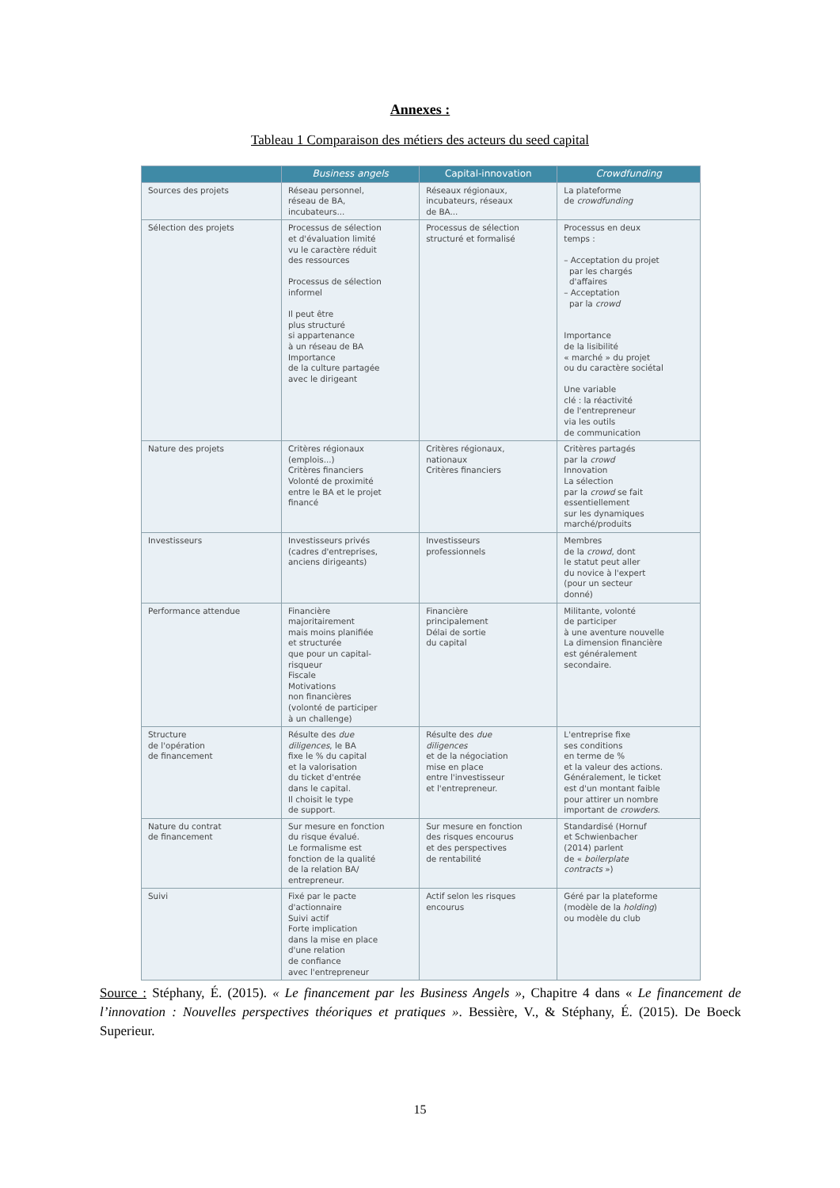Annexes :
Tableau 1 Comparaison des métiers des acteurs du seed capital
| | Business angels | Capital-innovation | Crowdfunding |
| --- | --- | --- | --- |
| Sources des projets | Réseau personnel, réseau de BA, incubateurs... | Réseaux régionaux, incubateurs, réseaux de BA... | La plateforme de crowdfunding |
| Sélection des projets | Processus de sélection et d'évaluation limité vu le caractère réduit des ressources Processus de sélection informel Il peut être plus structuré si appartenance à un réseau de BA Importance de la culture partagée avec le dirigeant | Processus de sélection structuré et formalisé | Processus en deux temps : – Acceptation du projet par les chargés d'affaires – Acceptation par la crowd Importance de la lisibilité « marché » du projet ou du caractère sociétal Une variable clé : la réactivité de l'entrepreneur via les outils de communication |
| Nature des projets | Critères régionaux (emplois...) Critères financiers Volonté de proximité entre le BA et le projet financé | Critères régionaux, nationaux Critères financiers | Critères partagés par la crowd Innovation La sélection par la crowd se fait essentiellement sur les dynamiques marché/produits |
| Investisseurs | Investisseurs privés (cadres d'entreprises, anciens dirigeants) | Investisseurs professionnels | Membres de la crowd , dont le statut peut aller du novice à l'expert (pour un secteur donné) |
| Performance attendue | Financière majoritairement mais moins planifiée et structurée que pour un capital- risqueur Fiscale Motivations non financières (volonté de participer à un challenge) | Financière principalement Délai de sortie du capital | Militante, volonté de participer à une aventure nouvelle La dimension financière est généralement secondaire. |
| Structure de l'opération de financement | Résulte des due diligences , le BA fixe le % du capital et la valorisation du ticket d'entrée dans le capital. Il choisit le type de support. | Résulte des due diligences et de la négociation mise en place entre l'investisseur et l'entrepreneur. | L'entreprise fixe ses conditions en terme de % et la valeur des actions. Généralement, le ticket est d'un montant faible pour attirer un nombre important de crowders . |
| Nature du contrat de financement | Sur mesure en fonction du risque évalué. Le formalisme est fonction de la qualité de la relation BA/ entrepreneur. | Sur mesure en fonction des risques encourus et des perspectives de rentabilité | Standardisé (Hornuf et Schwienbacher (2014) parlent de « boilerplate contracts ») |
| Suivi | Fixé par le pacte d'actionnaire Suivi actif Forte implication dans la mise en place d'une relation de confiance avec l'entrepreneur | Actif selon les risques encourus | Géré par la plateforme (modèle de la holding ) ou modèle du club |
Source : Stéphany, É. (2015). « Le financement par les Business Angels », Chapitre 4 dans « Le financement de l’innovation : Nouvelles perspectives théoriques et pratiques ». Bessière, V., & Stéphany, É. (2015). De Boeck Superieur.
15